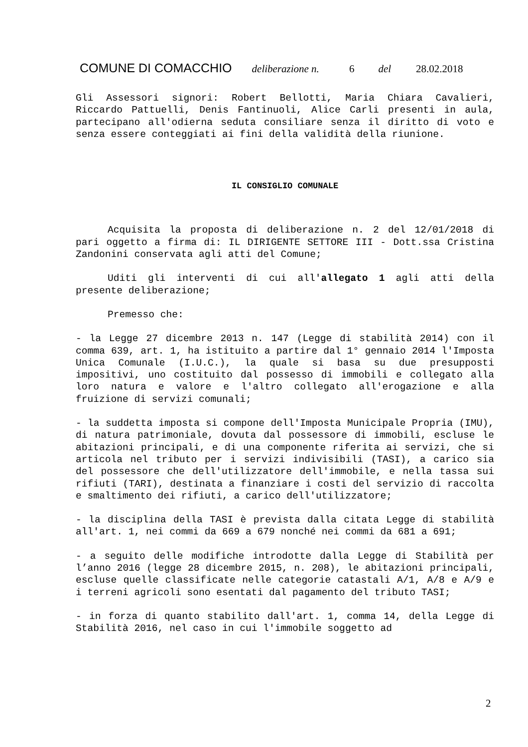COMUNE DI COMACCHIO deliberazione n. 6 del 28.02.2018
Gli Assessori signori: Robert Bellotti, Maria Chiara Cavalieri, Riccardo Pattuelli, Denis Fantinuoli, Alice Carli presenti in aula, partecipano all'odierna seduta consiliare senza il diritto di voto e senza essere conteggiati ai fini della validità della riunione.
IL CONSIGLIO COMUNALE
Acquisita la proposta di deliberazione n. 2 del 12/01/2018 di pari oggetto a firma di: IL DIRIGENTE SETTORE III - Dott.ssa Cristina Zandonini conservata agli atti del Comune;
Uditi gli interventi di cui all'allegato 1 agli atti della presente deliberazione;
Premesso che:
- la Legge 27 dicembre 2013 n. 147 (Legge di stabilità 2014) con il comma 639, art. 1, ha istituito a partire dal 1° gennaio 2014 l'Imposta Unica Comunale (I.U.C.), la quale si basa su due presupposti impositivi, uno costituito dal possesso di immobili e collegato alla loro natura e valore e l'altro collegato all'erogazione e alla fruizione di servizi comunali;
- la suddetta imposta si compone dell'Imposta Municipale Propria (IMU), di natura patrimoniale, dovuta dal possessore di immobili, escluse le abitazioni principali, e di una componente riferita ai servizi, che si articola nel tributo per i servizi indivisibili (TASI), a carico sia del possessore che dell'utilizzatore dell'immobile, e nella tassa sui rifiuti (TARI), destinata a finanziare i costi del servizio di raccolta e smaltimento dei rifiuti, a carico dell'utilizzatore;
- la disciplina della TASI è prevista dalla citata Legge di stabilità all'art. 1, nei commi da 669 a 679 nonché nei commi da 681 a 691;
- a seguito delle modifiche introdotte dalla Legge di Stabilità per l’anno 2016 (legge 28 dicembre 2015, n. 208), le abitazioni principali, escluse quelle classificate nelle categorie catastali A/1, A/8 e A/9 e i terreni agricoli sono esentati dal pagamento del tributo TASI;
- in forza di quanto stabilito dall'art. 1, comma 14, della Legge di Stabilità 2016, nel caso in cui l'immobile soggetto ad
2